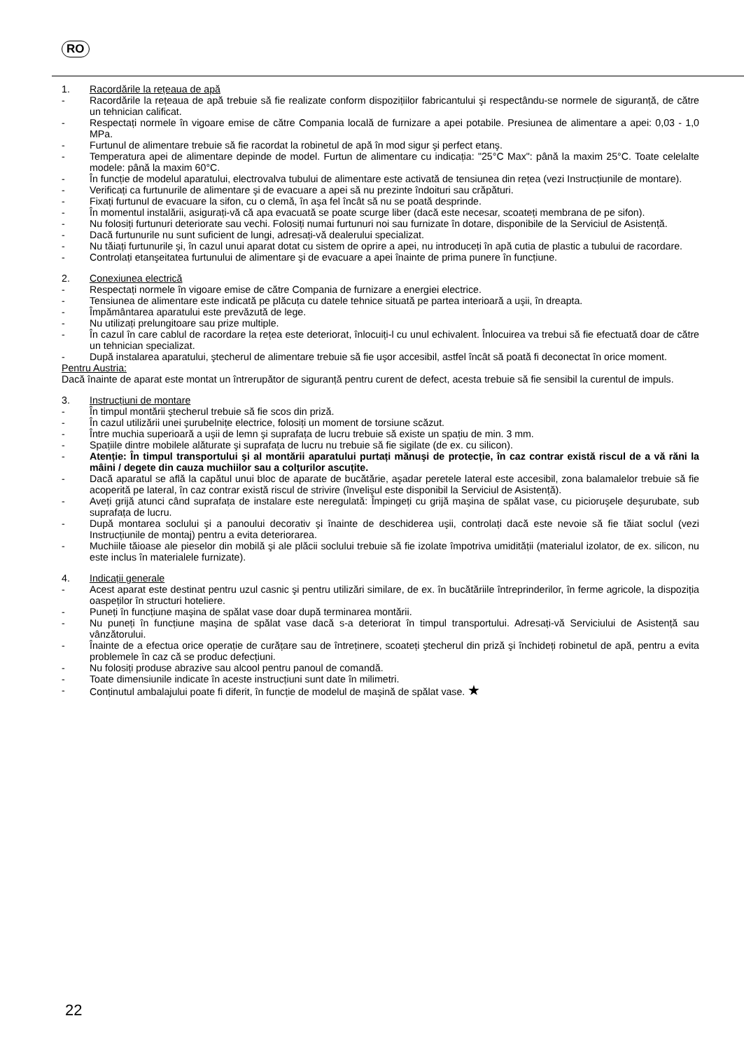RO
1. Racordările la rețeaua de apă
- Racordările la rețeaua de apă trebuie să fie realizate conform dispozițiilor fabricantului şi respectându-se normele de siguranță, de către un tehnician calificat.
- Respectați normele în vigoare emise de către Compania locală de furnizare a apei potabile. Presiunea de alimentare a apei: 0,03 - 1,0 MPa.
- Furtunul de alimentare trebuie să fie racordat la robinetul de apă în mod sigur şi perfect etanş.
- Temperatura apei de alimentare depinde de model. Furtun de alimentare cu indicația: "25°C Max": până la maxim 25°C. Toate celelalte modele: până la maxim 60°C.
- În funcție de modelul aparatului, electrovalva tubului de alimentare este activată de tensiunea din rețea (vezi Instrucțiunile de montare).
- Verificați ca furtunurile de alimentare şi de evacuare a apei să nu prezinte îndoituri sau crăpături.
- Fixați furtunul de evacuare la sifon, cu o clemă, în aşa fel încât să nu se poată desprinde.
- În momentul instalării, asigurați-vă că apa evacuată se poate scurge liber (dacă este necesar, scoateți membrana de pe sifon).
- Nu folosiți furtunuri deteriorate sau vechi. Folosiți numai furtunuri noi sau furnizate în dotare, disponibile de la Serviciul de Asistență.
- Dacă furtunurile nu sunt suficient de lungi, adresați-vă dealerului specializat.
- Nu tăiați furtunurile şi, în cazul unui aparat dotat cu sistem de oprire a apei, nu introduceți în apă cutia de plastic a tubului de racordare.
- Controlați etanşeitatea furtunului de alimentare şi de evacuare a apei înainte de prima punere în funcțiune.
2. Conexiunea electrică
- Respectați normele în vigoare emise de către Compania de furnizare a energiei electrice.
- Tensiunea de alimentare este indicată pe plăcuța cu datele tehnice situată pe partea interioară a uşii, în dreapta.
- Împământarea aparatului este prevăzută de lege.
- Nu utilizați prelungitoare sau prize multiple.
- În cazul în care cablul de racordare la rețea este deteriorat, înlocuiți-l cu unul echivalent. Înlocuirea va trebui să fie efectuată doar de către un tehnician specializat.
- După instalarea aparatului, ştecherul de alimentare trebuie să fie uşor accesibil, astfel încât să poată fi deconectat în orice moment.
Pentru Austria:
Dacă înainte de aparat este montat un întrerupător de siguranță pentru curent de defect, acesta trebuie să fie sensibil la curentul de impuls.
3. Instrucțiuni de montare
- În timpul montării ştecherul trebuie să fie scos din priză.
- În cazul utilizării unei şurubelnițe electrice, folosiți un moment de torsiune scăzut.
- Între muchia superioară a uşii de lemn şi suprafața de lucru trebuie să existe un spațiu de min. 3 mm.
- Spațiile dintre mobilele alăturate şi suprafața de lucru nu trebuie să fie sigilate (de ex. cu silicon).
- Atenție: În timpul transportului şi al montării aparatului purtați mănuşi de protecție, în caz contrar există riscul de a vă răni la mâini / degete din cauza muchiilor sau a colțurilor ascuțite.
- Dacă aparatul se află la capătul unui bloc de aparate de bucătărie, aşadar peretele lateral este accesibil, zona balamalelor trebuie să fie acoperită pe lateral, în caz contrar există riscul de strivire (învelişul este disponibil la Serviciul de Asistență).
- Aveți grijă atunci când suprafața de instalare este neregulată: Împingeți cu grijă maşina de spălat vase, cu picioruşele deşurubate, sub suprafața de lucru.
- După montarea soclului şi a panoului decorativ şi înainte de deschiderea uşii, controlați dacă este nevoie să fie tăiat soclul (vezi Instrucțiunile de montaj) pentru a evita deteriorarea.
- Muchiile tăioase ale pieselor din mobilă şi ale plăcii soclului trebuie să fie izolate împotriva umidității (materialul izolator, de ex. silicon, nu este inclus în materialele furnizate).
4. Indicații generale
- Acest aparat este destinat pentru uzul casnic şi pentru utilizări similare, de ex. în bucătăriile întreprinderilor, în ferme agricole, la dispoziția oaspeților în structuri hoteliere.
- Puneți în funcțiune maşina de spălat vase doar după terminarea montării.
- Nu puneți în funcțiune maşina de spălat vase dacă s-a deteriorat în timpul transportului. Adresați-vă Serviciului de Asistență sau vânzătorului.
- Înainte de a efectua orice operație de curățare sau de întreținere, scoateți ştecherul din priză şi închideți robinetul de apă, pentru a evita problemele în caz că se produc defecțiuni.
- Nu folosiți produse abrazive sau alcool pentru panoul de comandă.
- Toate dimensiunile indicate în aceste instrucțiuni sunt date în milimetri.
- Conținutul ambalajului poate fi diferit, în funcție de modelul de maşină de spălat vase. ★
22